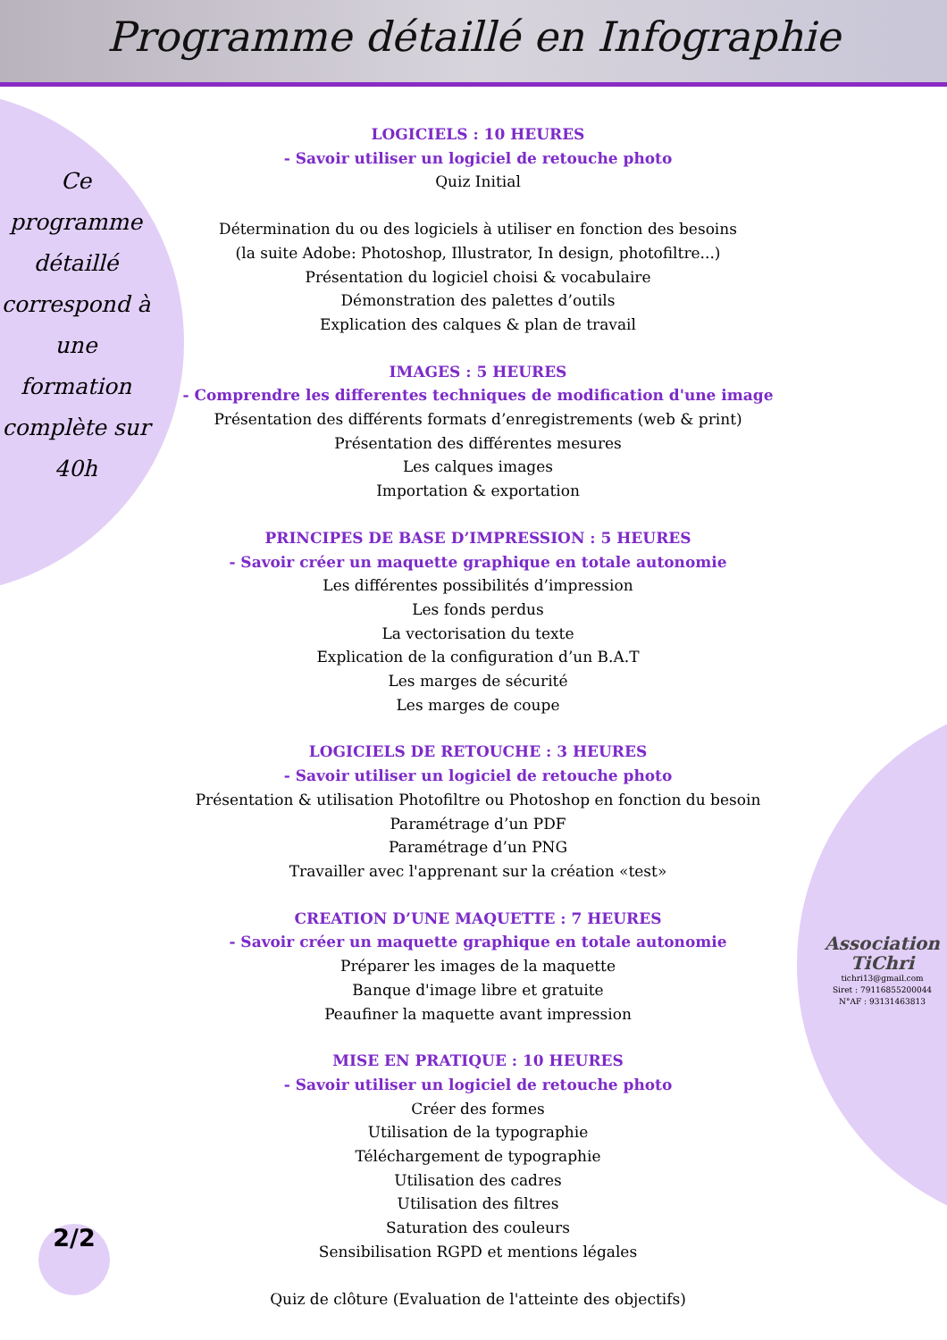Programme détaillé en Infographie
Ce
programme
détaillé
correspond à
une
formation
complète sur
40h
LOGICIELS : 10 HEURES
- Savoir utiliser un logiciel de retouche photo
Quiz Initial
Détermination du ou des logiciels à utiliser en fonction des besoins
(la suite Adobe: Photoshop, Illustrator, In design, photofiltre...)
Présentation du logiciel choisi & vocabulaire
Démonstration des palettes d’outils
Explication des calques & plan de travail
IMAGES : 5 HEURES
- Comprendre les differentes techniques de modification d'une image
Présentation des différents formats d’enregistrements (web & print)
Présentation des différentes mesures
Les calques images
Importation & exportation
PRINCIPES DE BASE D’IMPRESSION : 5 HEURES
- Savoir créer un maquette graphique en totale autonomie
Les différentes possibilités d’impression
Les fonds perdus
La vectorisation du texte
Explication de la configuration d’un B.A.T
Les marges de sécurité
Les marges de coupe
LOGICIELS DE RETOUCHE : 3 HEURES
- Savoir utiliser un logiciel de retouche photo
Présentation & utilisation Photofiltre ou Photoshop en fonction du besoin
Paramétrage d’un PDF
Paramétrage d’un PNG
Travailler avec l'apprenant sur la création «test»
CREATION D’UNE MAQUETTE : 7 HEURES
- Savoir créer un maquette graphique en totale autonomie
Préparer les images de la maquette
Banque d'image libre et gratuite
Peaufiner la maquette avant impression
MISE EN PRATIQUE : 10 HEURES
- Savoir utiliser un logiciel de retouche photo
Créer des formes
Utilisation de la typographie
Téléchargement de typographie
Utilisation des cadres
Utilisation des filtres
Saturation des couleurs
Sensibilisation RGPD et mentions légales
Quiz de clôture (Evaluation de l'atteinte des objectifs)
Association TiChri
tichri13@gmail.com
Siret : 79116855200044
N°AF : 93131463813
2/2